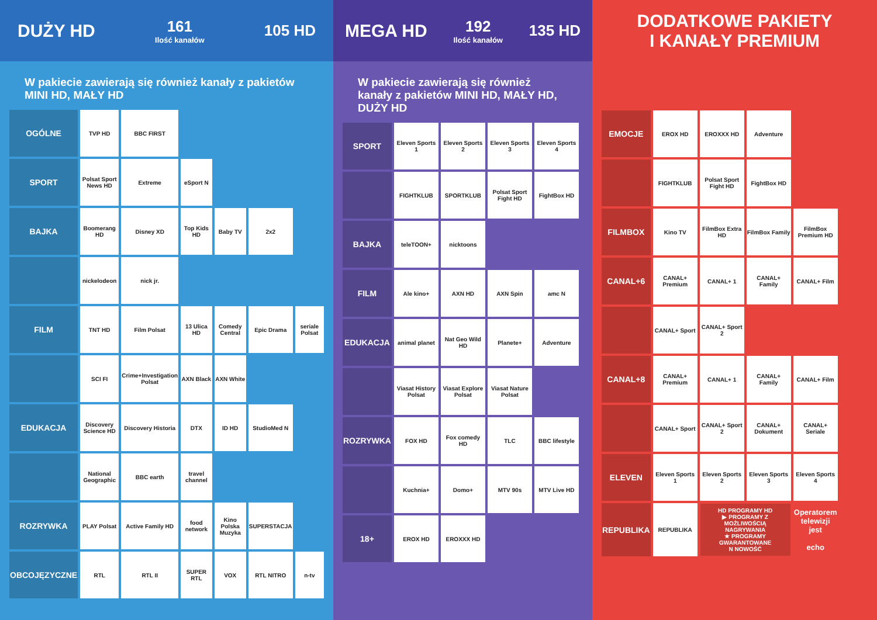DUŻY HD
161
Ilość kanałów
105 HD
W pakiecie zawierają się również kanały z pakietów MINI HD, MAŁY HD
| OGÓLNE | TVP HD | BBC FIRST | | | | |
| SPORT | Polsat Sport News HD | Extreme | eSport N | | | |
| BAJKA | Boomerang HD | Disney XD | Top Kids HD | Baby TV | 2x2 | |
| | nickelodeon | nick jr. | | | | |
| FILM | TNT HD | Film Polsat | 13 Ulica HD | Comedy Central | Epic Drama | seriale Polsat |
| | SCI FI | Crime+Investigation Polsat | AXN Black | AXN White | | |
| EDUKACJA | Discovery Science HD | Discovery Historia | DTX | ID HD | StudioMed N | |
| | National Geographic | BBC earth | travel channel | | | |
| ROZRYWKA | PLAY Polsat | Active Family HD | food network | Kino Polska Muzyka | SUPERSTACJA | |
| OBCOJĘZYCZNE | RTL | RTL II | SUPER RTL | VOX | RTL NITRO | n-tv |
MEGA HD
192
Ilość kanałów
135 HD
W pakiecie zawierają się również kanały z pakietów MINI HD, MAŁY HD, DUŻY HD
| SPORT | Eleven Sports 1 | Eleven Sports 2 | Eleven Sports 3 | Eleven Sports 4 |
| | FIGHTKLUB | SPORTKLUB | Polsat Sport Fight HD | FightBox HD |
| BAJKA | teleTOON+ | nicktoons | | |
| FILM | Ale kino+ | AXN HD | AXN Spin | amc N |
| EDUKACJA | animal planet | Nat Geo Wild HD | Planete+ | Adventure |
| | Viasat History Polsat | Viasat Explore Polsat | Viasat Nature Polsat | |
| ROZRYWKA | FOX HD | Fox comedy HD | TLC | BBC lifestyle |
| | Kuchnia+ | Domo+ | MTV 90s | MTV Live HD |
| 18+ | EROX HD | EROXXX HD | | |
DODATKOWE PAKIETY
I KANAŁY PREMIUM
| EMOCJE | EROX HD | EROXXX HD | Adventure | |
| | FIGHTKLUB | Polsat Sport Fight HD | FightBox HD | |
| FILMBOX | Kino TV | FilmBox Extra HD | FilmBox Family | FilmBox Premium HD |
| CANAL+6 | CANAL+ Premium | CANAL+ 1 | CANAL+ Family | CANAL+ Film |
| | CANAL+ Sport | CANAL+ Sport 2 | | |
| CANAL+8 | CANAL+ Premium | CANAL+ 1 | CANAL+ Family | CANAL+ Film |
| | CANAL+ Sport | CANAL+ Sport 2 | CANAL+ Dokument | CANAL+ Seriale |
| ELEVEN | Eleven Sports 1 | Eleven Sports 2 | Eleven Sports 3 | Eleven Sports 4 |
| REPUBLIKA | REPUBLIKA | HD PROGRAMY HD ▶ PROGRAMY Z MOŻLIWOŚCIĄ NAGRYWANIA ★ PROGRAMY GWARANTOWANE N NOWOŚĆ | | Operatorem telewizji jest echo |